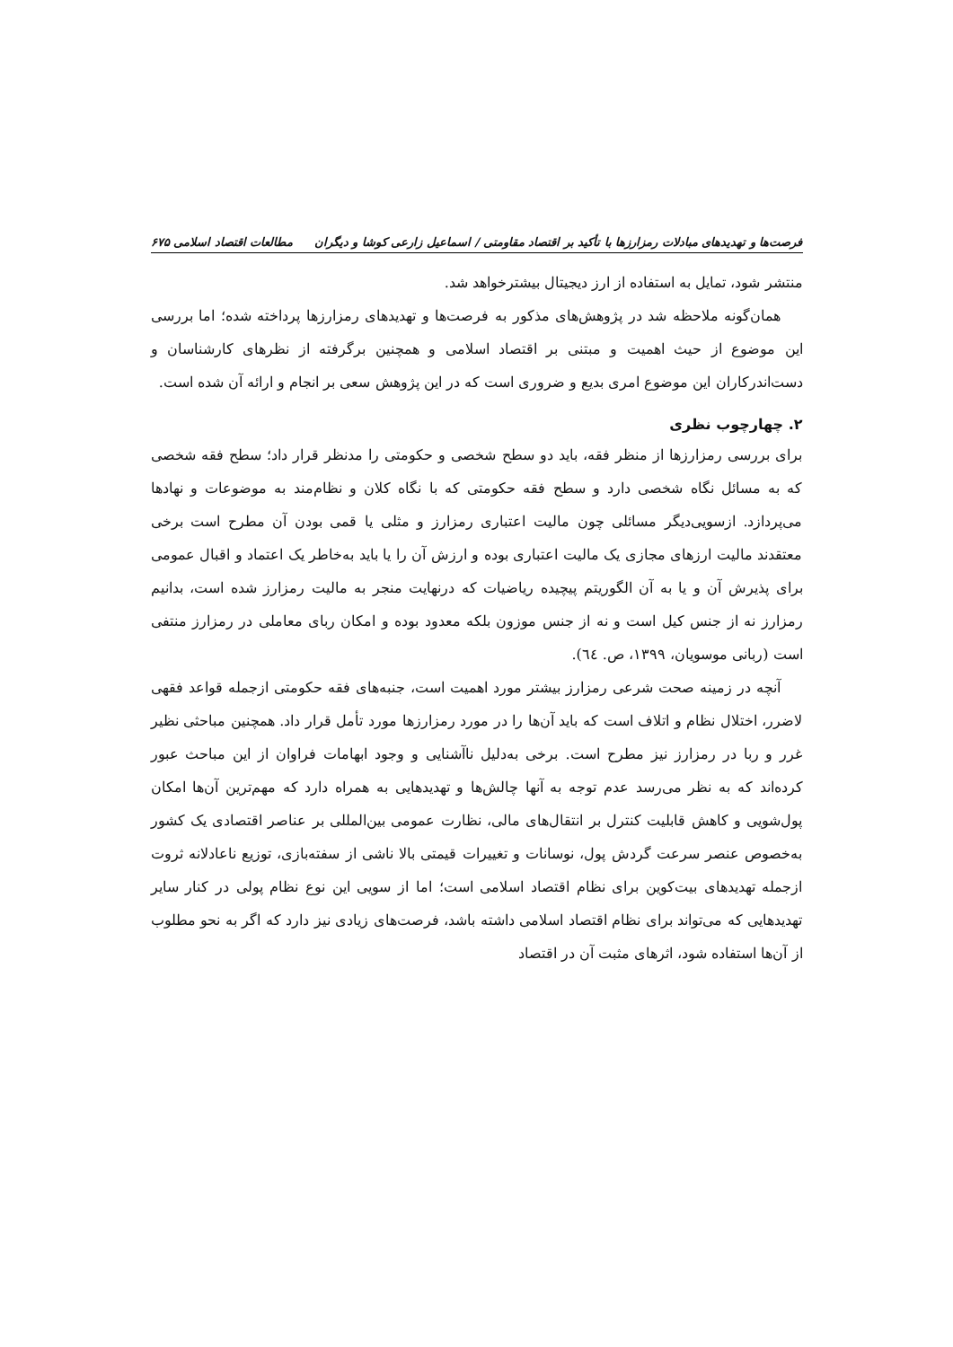فرصت‌ها و تهدیدهای مبادلات رمزارزها با تأکید بر اقتصاد مقاومتی / اسماعیل زارعی کوشا و دیگران مطالعات اقتصاد اسلامی ۶۷۵
منتشر شود، تمایل به استفاده از ارز دیجیتال بیشترخواهد شد.
همان‌گونه ملاحظه شد در پژوهش‌های مذکور به فرصت‌ها و تهدیدهای رمزارزها پرداخته شده؛ اما بررسی این موضوع از حیث اهمیت و مبتنی بر اقتصاد اسلامی و همچنین برگرفته از نظرهای کارشناسان و دست‌اندرکاران این موضوع امری بدیع و ضروری است که در این پژوهش سعی بر انجام و ارائه آن شده است.
۲. چهارچوب نظری
برای بررسی رمزارزها از منظر فقه، باید دو سطح شخصی و حکومتی را مدنظر قرار داد؛ سطح فقه شخصی که به مسائل نگاه شخصی دارد و سطح فقه حکومتی که با نگاه کلان و نظام‌مند به موضوعات و نهادها می‌پردازد. ازسویی‌دیگر مسائلی چون مالیت اعتباری رمزارز و مثلی یا قمی بودن آن مطرح است برخی معتقدند مالیت ارزهای مجازی یک مالیت اعتباری بوده و ارزش آن را یا باید به‌خاطر یک اعتماد و اقبال عمومی برای پذیرش آن و یا به آن الگوریتم پیچیده ریاضیات که درنهایت منجر به مالیت رمزارز شده است، بدانیم رمزارز نه از جنس کیل است و نه از جنس موزون بلکه معدود بوده و امکان ربای معاملی در رمزارز منتفی است (ربانی موسویان، ۱۳۹۹، ص. ٦٤).
آنچه در زمینه صحت شرعی رمزارز بیشتر مورد اهمیت است، جنبه‌های فقه حکومتی ازجمله قواعد فقهی لاضرر، اختلال نظام و اتلاف است که باید آن‌ها را در مورد رمزارزها مورد تأمل قرار داد. همچنین مباحثی نظیر غرر و ربا در رمزارز نیز مطرح است. برخی به‌دلیل ناآشنایی و وجود ابهامات فراوان از این مباحث عبور کرده‌اند که به نظر می‌رسد عدم توجه به آنها چالش‌ها و تهدیدهایی به همراه دارد که مهم‌ترین آن‌ها امکان پول‌شویی و کاهش قابلیت کنترل بر انتقال‌های مالی، نظارت عمومی بین‌المللی بر عناصر اقتصادی یک کشور به‌خصوص عنصر سرعت گردش پول، نوسانات و تغییرات قیمتی بالا ناشی از سفته‌بازی، توزیع ناعادلانه ثروت ازجمله تهدیدهای بیت‌کوین برای نظام اقتصاد اسلامی است؛ اما از سویی این نوع نظام پولی در کنار سایر تهدیدهایی که می‌تواند برای نظام اقتصاد اسلامی داشته باشد، فرصت‌های زیادی نیز دارد که اگر به نحو مطلوب از آن‌ها استفاده شود، اثرهای مثبت آن در اقتصاد